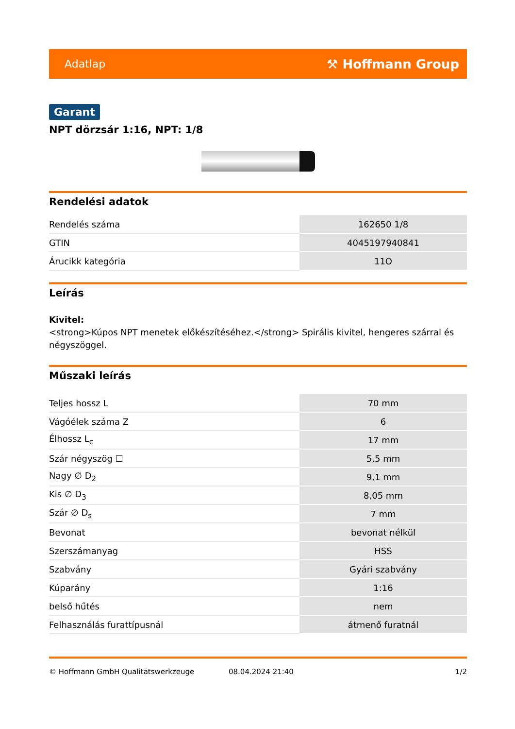Adatlap ⚒ Hoffmann Group
Garant
NPT dörzsár 1:16, NPT: 1/8
Rendelési adatok
| Rendelés száma | 162650 1/8 |
| GTIN | 4045197940841 |
| Árucikk kategória | 11O |
Leírás
Kivitel:
<strong>Kúpos NPT menetek előkészítéséhez.</strong> Spirális kivitel, hengeres szárral és négyszöggel.
Műszaki leírás
| Teljes hossz L | 70 mm |
| Vágóélek száma Z | 6 |
| Élhossz L<sub>c</sub> | 17 mm |
| Szár négyszög ☐ | 5,5 mm |
| Nagy ∅ D<sub>2</sub> | 9,1 mm |
| Kis ∅ D<sub>3</sub> | 8,05 mm |
| Szár ∅ D<sub>s</sub> | 7 mm |
| Bevonat | bevonat nélkül |
| Szerszámanyag | HSS |
| Szabvány | Gyári szabvány |
| Kúparány | 1:16 |
| belső hűtés | nem |
| Felhasználás furattípusnál | átmenő furatnál |
© Hoffmann GmbH Qualitätswerkzeuge 08.04.2024 21:40 1/2